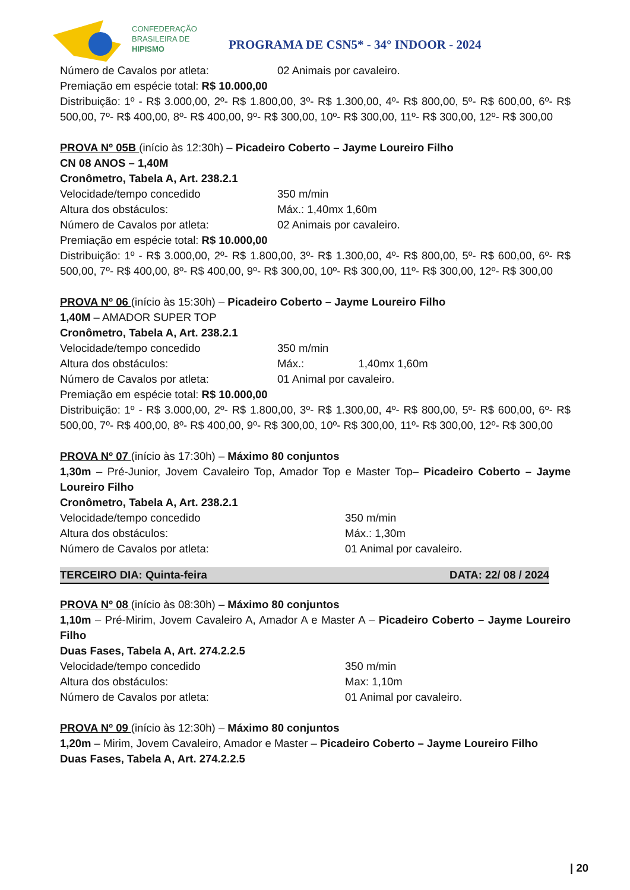CONFEDERAÇÃO
BRASILEIRA DE
HIPISMO
PROGRAMA DE CSN5* - 34° INDOOR - 2024
Número de Cavalos por atleta: 02 Animais por cavaleiro.
Premiação em espécie total: R$ 10.000,00
Distribuição: 1º - R$ 3.000,00, 2º- R$ 1.800,00, 3º- R$ 1.300,00, 4º- R$ 800,00, 5º- R$ 600,00, 6º- R$ 500,00, 7º- R$ 400,00, 8º- R$ 400,00, 9º- R$ 300,00, 10º- R$ 300,00, 11º- R$ 300,00, 12º- R$ 300,00
PROVA Nº 05B (início às 12:30h) – Picadeiro Coberto – Jayme Loureiro Filho
CN 08 ANOS – 1,40M
Cronômetro, Tabela A, Art. 238.2.1
Velocidade/tempo concedido 350 m/min
Altura dos obstáculos: Máx.: 1,40mx 1,60m
Número de Cavalos por atleta: 02 Animais por cavaleiro.
Premiação em espécie total: R$ 10.000,00
Distribuição: 1º - R$ 3.000,00, 2º- R$ 1.800,00, 3º- R$ 1.300,00, 4º- R$ 800,00, 5º- R$ 600,00, 6º- R$ 500,00, 7º- R$ 400,00, 8º- R$ 400,00, 9º- R$ 300,00, 10º- R$ 300,00, 11º- R$ 300,00, 12º- R$ 300,00
PROVA Nº 06 (início às 15:30h) – Picadeiro Coberto – Jayme Loureiro Filho
1,40M – AMADOR SUPER TOP
Cronômetro, Tabela A, Art. 238.2.1
Velocidade/tempo concedido 350 m/min
Altura dos obstáculos: Máx.: 1,40mx 1,60m
Número de Cavalos por atleta: 01 Animal por cavaleiro.
Premiação em espécie total: R$ 10.000,00
Distribuição: 1º - R$ 3.000,00, 2º- R$ 1.800,00, 3º- R$ 1.300,00, 4º- R$ 800,00, 5º- R$ 600,00, 6º- R$ 500,00, 7º- R$ 400,00, 8º- R$ 400,00, 9º- R$ 300,00, 10º- R$ 300,00, 11º- R$ 300,00, 12º- R$ 300,00
PROVA Nº 07 (início às 17:30h) – Máximo 80 conjuntos
1,30m – Pré-Junior, Jovem Cavaleiro Top, Amador Top e Master Top– Picadeiro Coberto – Jayme Loureiro Filho
Cronômetro, Tabela A, Art. 238.2.1
Velocidade/tempo concedido 350 m/min
Altura dos obstáculos: Máx.: 1,30m
Número de Cavalos por atleta: 01 Animal por cavaleiro.
TERCEIRO DIA: Quinta-feira DATA: 22/ 08 / 2024
PROVA Nº 08 (início às 08:30h) – Máximo 80 conjuntos
1,10m – Pré-Mirim, Jovem Cavaleiro A, Amador A e Master A – Picadeiro Coberto – Jayme Loureiro Filho
Duas Fases, Tabela A, Art. 274.2.2.5
Velocidade/tempo concedido 350 m/min
Altura dos obstáculos: Max: 1,10m
Número de Cavalos por atleta: 01 Animal por cavaleiro.
PROVA Nº 09 (início às 12:30h) – Máximo 80 conjuntos
1,20m – Mirim, Jovem Cavaleiro, Amador e Master – Picadeiro Coberto – Jayme Loureiro Filho
Duas Fases, Tabela A, Art. 274.2.2.5
| 20